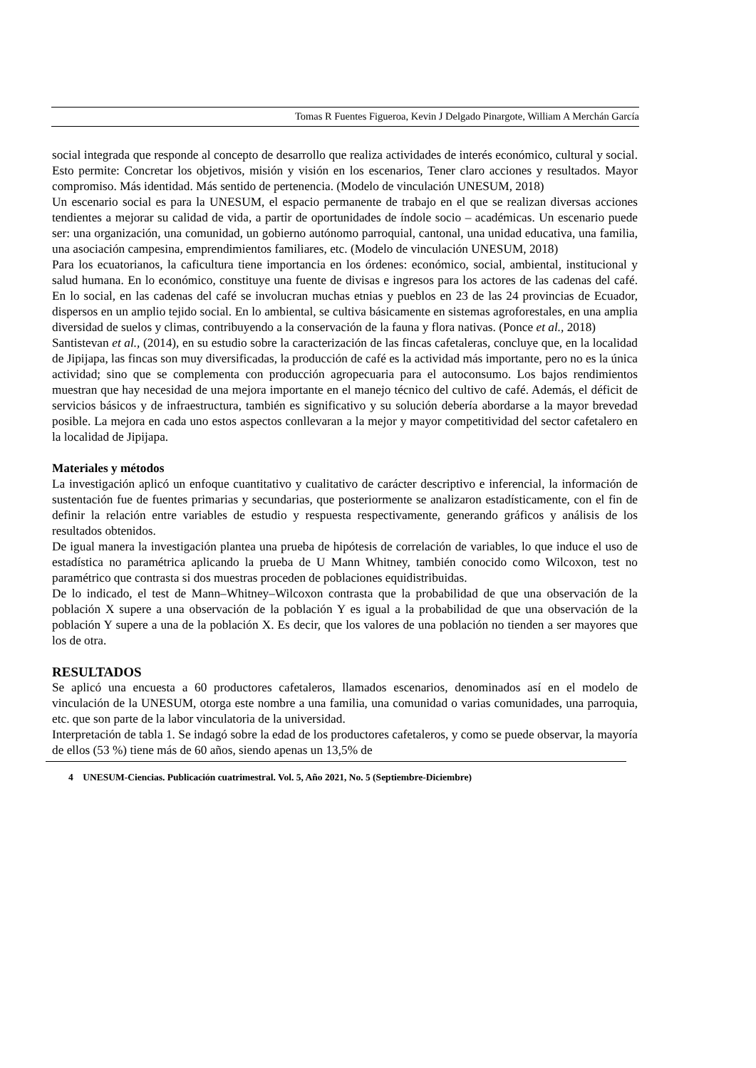Tomas R Fuentes Figueroa, Kevin J Delgado Pinargote, William A Merchán García
social integrada que responde al concepto de desarrollo que realiza actividades de interés económico, cultural y social. Esto permite: Concretar los objetivos, misión y visión en los escenarios, Tener claro acciones y resultados. Mayor compromiso. Más identidad. Más sentido de pertenencia. (Modelo de vinculación UNESUM, 2018)
Un escenario social es para la UNESUM, el espacio permanente de trabajo en el que se realizan diversas acciones tendientes a mejorar su calidad de vida, a partir de oportunidades de índole socio – académicas. Un escenario puede ser: una organización, una comunidad, un gobierno autónomo parroquial, cantonal, una unidad educativa, una familia, una asociación campesina, emprendimientos familiares, etc. (Modelo de vinculación UNESUM, 2018)
Para los ecuatorianos, la caficultura tiene importancia en los órdenes: económico, social, ambiental, institucional y salud humana. En lo económico, constituye una fuente de divisas e ingresos para los actores de las cadenas del café. En lo social, en las cadenas del café se involucran muchas etnias y pueblos en 23 de las 24 provincias de Ecuador, dispersos en un amplio tejido social. En lo ambiental, se cultiva básicamente en sistemas agroforestales, en una amplia diversidad de suelos y climas, contribuyendo a la conservación de la fauna y flora nativas. (Ponce et al., 2018)
Santistevan et al., (2014), en su estudio sobre la caracterización de las fincas cafetaleras, concluye que, en la localidad de Jipijapa, las fincas son muy diversificadas, la producción de café es la actividad más importante, pero no es la única actividad; sino que se complementa con producción agropecuaria para el autoconsumo. Los bajos rendimientos muestran que hay necesidad de una mejora importante en el manejo técnico del cultivo de café. Además, el déficit de servicios básicos y de infraestructura, también es significativo y su solución debería abordarse a la mayor brevedad posible. La mejora en cada uno estos aspectos conllevaran a la mejor y mayor competitividad del sector cafetalero en la localidad de Jipijapa.
Materiales y métodos
La investigación aplicó un enfoque cuantitativo y cualitativo de carácter descriptivo e inferencial, la información de sustentación fue de fuentes primarias y secundarias, que posteriormente se analizaron estadísticamente, con el fin de definir la relación entre variables de estudio y respuesta respectivamente, generando gráficos y análisis de los resultados obtenidos.
De igual manera la investigación plantea una prueba de hipótesis de correlación de variables, lo que induce el uso de estadística no paramétrica aplicando la prueba de U Mann Whitney, también conocido como Wilcoxon, test no paramétrico que contrasta si dos muestras proceden de poblaciones equidistribuidas.
De lo indicado, el test de Mann–Whitney–Wilcoxon contrasta que la probabilidad de que una observación de la población X supere a una observación de la población Y es igual a la probabilidad de que una observación de la población Y supere a una de la población X. Es decir, que los valores de una población no tienden a ser mayores que los de otra.
RESULTADOS
Se aplicó una encuesta a 60 productores cafetaleros, llamados escenarios, denominados así en el modelo de vinculación de la UNESUM, otorga este nombre a una familia, una comunidad o varias comunidades, una parroquia, etc. que son parte de la labor vinculatoria de la universidad.
Interpretación de tabla 1. Se indagó sobre la edad de los productores cafetaleros, y como se puede observar, la mayoría de ellos (53 %) tiene más de 60 años, siendo apenas un 13,5% de
4 UNESUM-Ciencias. Publicación cuatrimestral. Vol. 5, Año 2021, No. 5 (Septiembre-Diciembre)